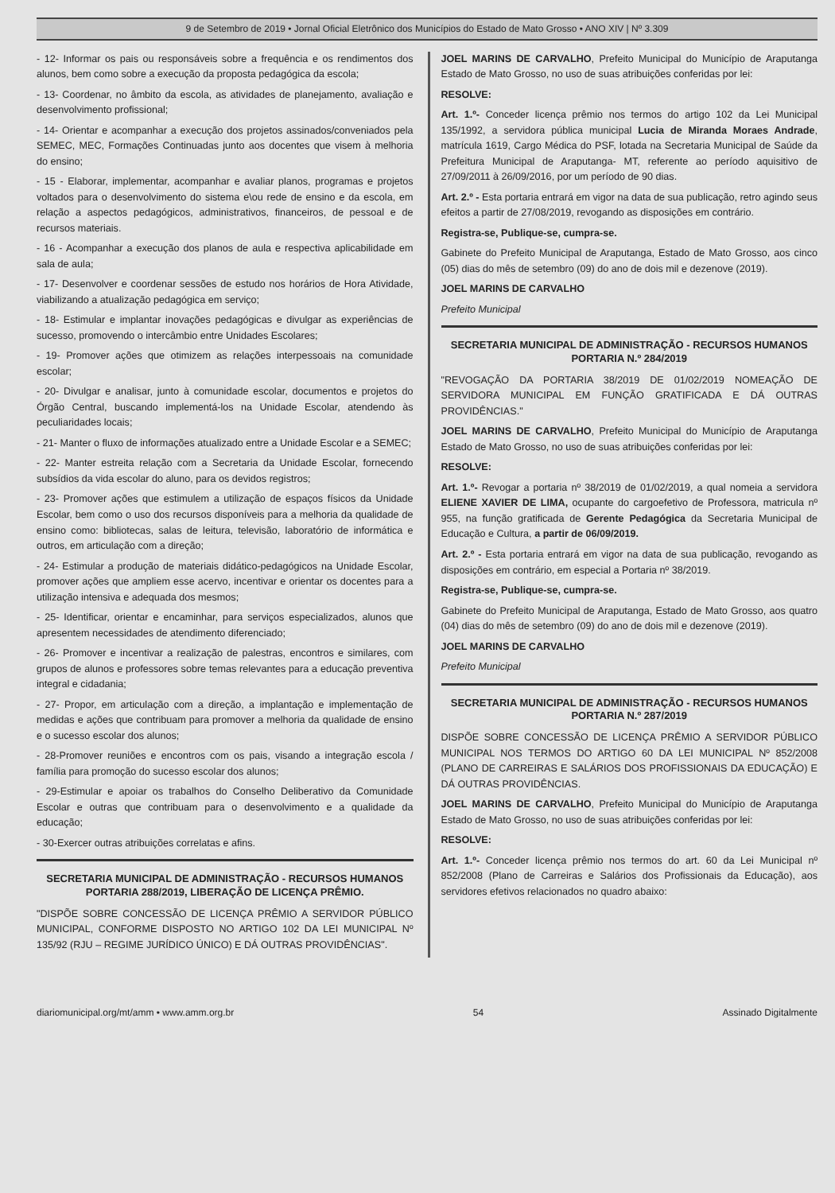9 de Setembro de 2019 • Jornal Oficial Eletrônico dos Municípios do Estado de Mato Grosso • ANO XIV | Nº 3.309
- 12- Informar os pais ou responsáveis sobre a frequência e os rendimentos dos alunos, bem como sobre a execução da proposta pedagógica da escola;
- 13- Coordenar, no âmbito da escola, as atividades de planejamento, avaliação e desenvolvimento profissional;
- 14- Orientar e acompanhar a execução dos projetos assinados/conveniados pela SEMEC, MEC, Formações Continuadas junto aos docentes que visem à melhoria do ensino;
- 15 - Elaborar, implementar, acompanhar e avaliar planos, programas e projetos voltados para o desenvolvimento do sistema e\ou rede de ensino e da escola, em relação a aspectos pedagógicos, administrativos, financeiros, de pessoal e de recursos materiais.
- 16 - Acompanhar a execução dos planos de aula e respectiva aplicabilidade em sala de aula;
- 17- Desenvolver e coordenar sessões de estudo nos horários de Hora Atividade, viabilizando a atualização pedagógica em serviço;
- 18- Estimular e implantar inovações pedagógicas e divulgar as experiências de sucesso, promovendo o intercâmbio entre Unidades Escolares;
- 19- Promover ações que otimizem as relações interpessoais na comunidade escolar;
- 20- Divulgar e analisar, junto à comunidade escolar, documentos e projetos do Órgão Central, buscando implementá-los na Unidade Escolar, atendendo às peculiaridades locais;
- 21- Manter o fluxo de informações atualizado entre a Unidade Escolar e a SEMEC;
- 22- Manter estreita relação com a Secretaria da Unidade Escolar, fornecendo subsídios da vida escolar do aluno, para os devidos registros;
- 23- Promover ações que estimulem a utilização de espaços físicos da Unidade Escolar, bem como o uso dos recursos disponíveis para a melhoria da qualidade de ensino como: bibliotecas, salas de leitura, televisão, laboratório de informática e outros, em articulação com a direção;
- 24- Estimular a produção de materiais didático-pedagógicos na Unidade Escolar, promover ações que ampliem esse acervo, incentivar e orientar os docentes para a utilização intensiva e adequada dos mesmos;
- 25- Identificar, orientar e encaminhar, para serviços especializados, alunos que apresentem necessidades de atendimento diferenciado;
- 26- Promover e incentivar a realização de palestras, encontros e similares, com grupos de alunos e professores sobre temas relevantes para a educação preventiva integral e cidadania;
- 27- Propor, em articulação com a direção, a implantação e implementação de medidas e ações que contribuam para promover a melhoria da qualidade de ensino e o sucesso escolar dos alunos;
- 28-Promover reuniões e encontros com os pais, visando a integração escola / família para promoção do sucesso escolar dos alunos;
- 29-Estimular e apoiar os trabalhos do Conselho Deliberativo da Comunidade Escolar e outras que contribuam para o desenvolvimento e a qualidade da educação;
- 30-Exercer outras atribuições correlatas e afins.
SECRETARIA MUNICIPAL DE ADMINISTRAÇÃO - RECURSOS HUMANOS
PORTARIA 288/2019, LIBERAÇÃO DE LICENÇA PRÊMIO.
"DISPÕE SOBRE CONCESSÃO DE LICENÇA PRÊMIO A SERVIDOR PÚBLICO MUNICIPAL, CONFORME DISPOSTO NO ARTIGO 102 DA LEI MUNICIPAL Nº 135/92 (RJU – REGIME JURÍDICO ÚNICO) E DÁ OUTRAS PROVIDÊNCIAS".
JOEL MARINS DE CARVALHO, Prefeito Municipal do Município de Araputanga Estado de Mato Grosso, no uso de suas atribuições conferidas por lei:
RESOLVE:
Art. 1.º- Conceder licença prêmio nos termos do artigo 102 da Lei Municipal 135/1992, a servidora pública municipal Lucia de Miranda Moraes Andrade, matrícula 1619, Cargo Médica do PSF, lotada na Secretaria Municipal de Saúde da Prefeitura Municipal de Araputanga- MT, referente ao período aquisitivo de 27/09/2011 à 26/09/2016, por um período de 90 dias.
Art. 2.º - Esta portaria entrará em vigor na data de sua publicação, retro agindo seus efeitos a partir de 27/08/2019, revogando as disposições em contrário.
Registra-se, Publique-se, cumpra-se.
Gabinete do Prefeito Municipal de Araputanga, Estado de Mato Grosso, aos cinco (05) dias do mês de setembro (09) do ano de dois mil e dezenove (2019).
JOEL MARINS DE CARVALHO
Prefeito Municipal
SECRETARIA MUNICIPAL DE ADMINISTRAÇÃO - RECURSOS HUMANOS
PORTARIA N.º 284/2019
"REVOGAÇÃO DA PORTARIA 38/2019 DE 01/02/2019 NOMEAÇÃO DE SERVIDORA MUNICIPAL EM FUNÇÃO GRATIFICADA E DÁ OUTRAS PROVIDÊNCIAS."
JOEL MARINS DE CARVALHO, Prefeito Municipal do Município de Araputanga Estado de Mato Grosso, no uso de suas atribuições conferidas por lei:
RESOLVE:
Art. 1.º- Revogar a portaria nº 38/2019 de 01/02/2019, a qual nomeia a servidora ELIENE XAVIER DE LIMA, ocupante do cargoefetivo de Professora, matricula nº 955, na função gratificada de Gerente Pedagógica da Secretaria Municipal de Educação e Cultura, a partir de 06/09/2019.
Art. 2.º - Esta portaria entrará em vigor na data de sua publicação, revogando as disposições em contrário, em especial a Portaria nº 38/2019.
Registra-se, Publique-se, cumpra-se.
Gabinete do Prefeito Municipal de Araputanga, Estado de Mato Grosso, aos quatro (04) dias do mês de setembro (09) do ano de dois mil e dezenove (2019).
JOEL MARINS DE CARVALHO
Prefeito Municipal
SECRETARIA MUNICIPAL DE ADMINISTRAÇÃO - RECURSOS HUMANOS
PORTARIA N.º 287/2019
DISPÕE SOBRE CONCESSÃO DE LICENÇA PRÊMIO A SERVIDOR PÚBLICO MUNICIPAL NOS TERMOS DO ARTIGO 60 DA LEI MUNICIPAL Nº 852/2008 (PLANO DE CARREIRAS E SALÁRIOS DOS PROFISSIONAIS DA EDUCAÇÃO) E DÁ OUTRAS PROVIDÊNCIAS.
JOEL MARINS DE CARVALHO, Prefeito Municipal do Município de Araputanga Estado de Mato Grosso, no uso de suas atribuições conferidas por lei:
RESOLVE:
Art. 1.º- Conceder licença prêmio nos termos do art. 60 da Lei Municipal nº 852/2008 (Plano de Carreiras e Salários dos Profissionais da Educação), aos servidores efetivos relacionados no quadro abaixo:
diariomunicipal.org/mt/amm • www.amm.org.br 54 Assinado Digitalmente